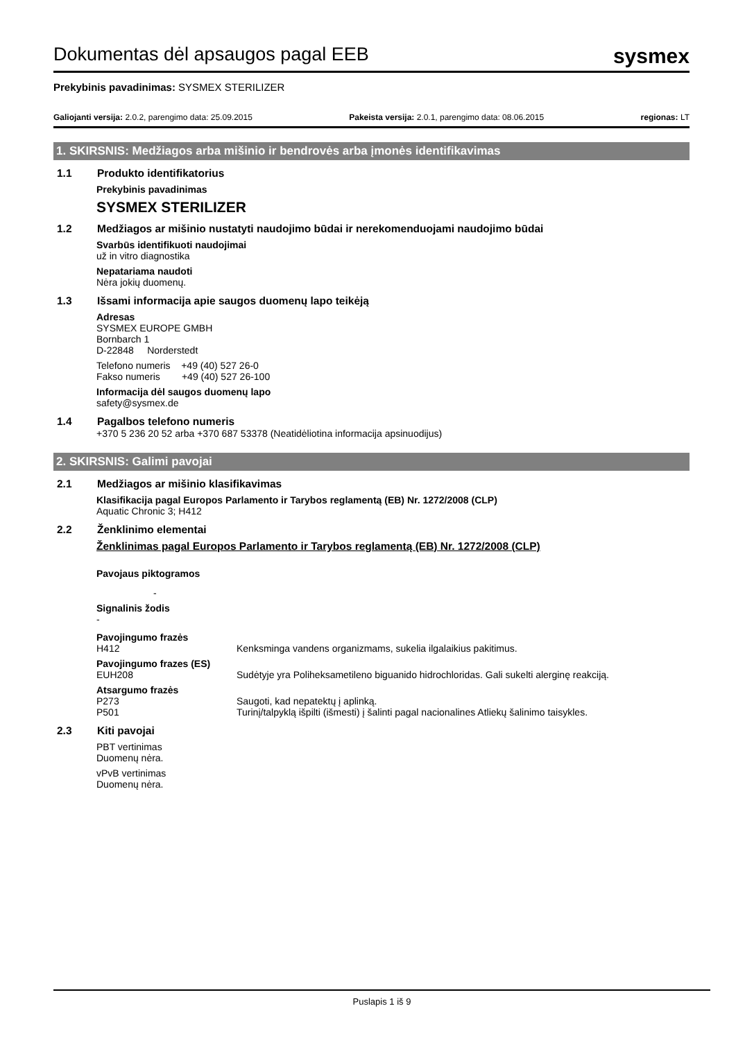Dokumentas dėl apsaugos pagal EEB
sysmex
Prekybinis pavadinimas: SYSMEX STERILIZER
Galiojanti versija: 2.0.2, parengimo data: 25.09.2015 Pakeista versija: 2.0.1, parengimo data: 08.06.2015 regionas: LT
1. SKIRSNIS: Medžiagos arba mišinio ir bendrovės arba įmonės identifikavimas
1.1 Produkto identifikatorius
Prekybinis pavadinimas
SYSMEX STERILIZER
1.2 Medžiagos ar mišinio nustatyti naudojimo būdai ir nerekomenduojami naudojimo būdai
Svarbūs identifikuoti naudojimai
už in vitro diagnostika
Nepatariama naudoti
Nėra jokių duomenų.
1.3 Išsami informacija apie saugos duomenų lapo teikėją
Adresas
SYSMEX EUROPE GMBH
Bornbarch 1
D-22848 Norderstedt
Telefono numeris +49 (40) 527 26-0
Fakso numeris +49 (40) 527 26-100
Informacija dėl saugos duomenų lapo
safety@sysmex.de
1.4 Pagalbos telefono numeris
+370 5 236 20 52 arba +370 687 53378 (Neatidėliotina informacija apsinuodijus)
2. SKIRSNIS: Galimi pavojai
2.1 Medžiagos ar mišinio klasifikavimas
Klasifikacija pagal Europos Parlamento ir Tarybos reglamentą (EB) Nr. 1272/2008 (CLP)
Aquatic Chronic 3; H412
2.2 Ženklinimo elementai
Ženklinimas pagal Europos Parlamento ir Tarybos reglamentą (EB) Nr. 1272/2008 (CLP)
Pavojaus piktogramos
-
Signalinis žodis
-
Pavojingumo frazės
H412 Kenksminga vandens organizmams, sukelia ilgalaikius pakitimus.
Pavojingumo frazes (ES)
EUH208 Sudėtyje yra Poliheksametileno biguanido hidrochloridas. Gali sukelti alerginę reakciją.
Atsargumo frazės
P273 Saugoti, kad nepatektų į aplinką.
P501 Turinį/talpyklą išpilti (išmesti) į šalinti pagal nacionalines Atliekų šalinimo taisykles.
2.3 Kiti pavojai
PBT vertinimas
Duomenų nėra.
vPvB vertinimas
Duomenų nėra.
Puslapis 1 iš 9